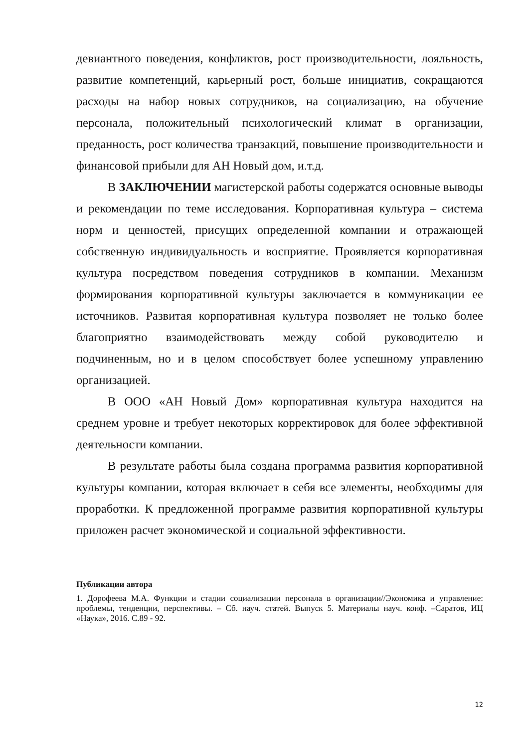девиантного поведения, конфликтов, рост производительности, лояльность, развитие компетенций, карьерный рост, больше инициатив, сокращаются расходы на набор новых сотрудников, на социализацию, на обучение персонала, положительный психологический климат в организации, преданность, рост количества транзакций, повышение производительности и финансовой прибыли для АН Новый дом, и.т.д.
В ЗАКЛЮЧЕНИИ магистерской работы содержатся основные выводы и рекомендации по теме исследования. Корпоративная культура – система норм и ценностей, присущих определенной компании и отражающей собственную индивидуальность и восприятие. Проявляется корпоративная культура посредством поведения сотрудников в компании. Механизм формирования корпоративной культуры заключается в коммуникации ее источников. Развитая корпоративная культура позволяет не только более благоприятно взаимодействовать между собой руководителю и подчиненным, но и в целом способствует более успешному управлению организацией.
В ООО «АН Новый Дом» корпоративная культура находится на среднем уровне и требует некоторых корректировок для более эффективной деятельности компании.
В результате работы была создана программа развития корпоративной культуры компании, которая включает в себя все элементы, необходимы для проработки. К предложенной программе развития корпоративной культуры приложен расчет экономической и социальной эффективности.
Публикации автора
1. Дорофеева М.А. Функции и стадии социализации персонала в организации//Экономика и управление: проблемы, тенденции, перспективы. – Сб. науч. статей. Выпуск 5. Материалы науч. конф. –Саратов, ИЦ «Наука», 2016. С.89 - 92.
12